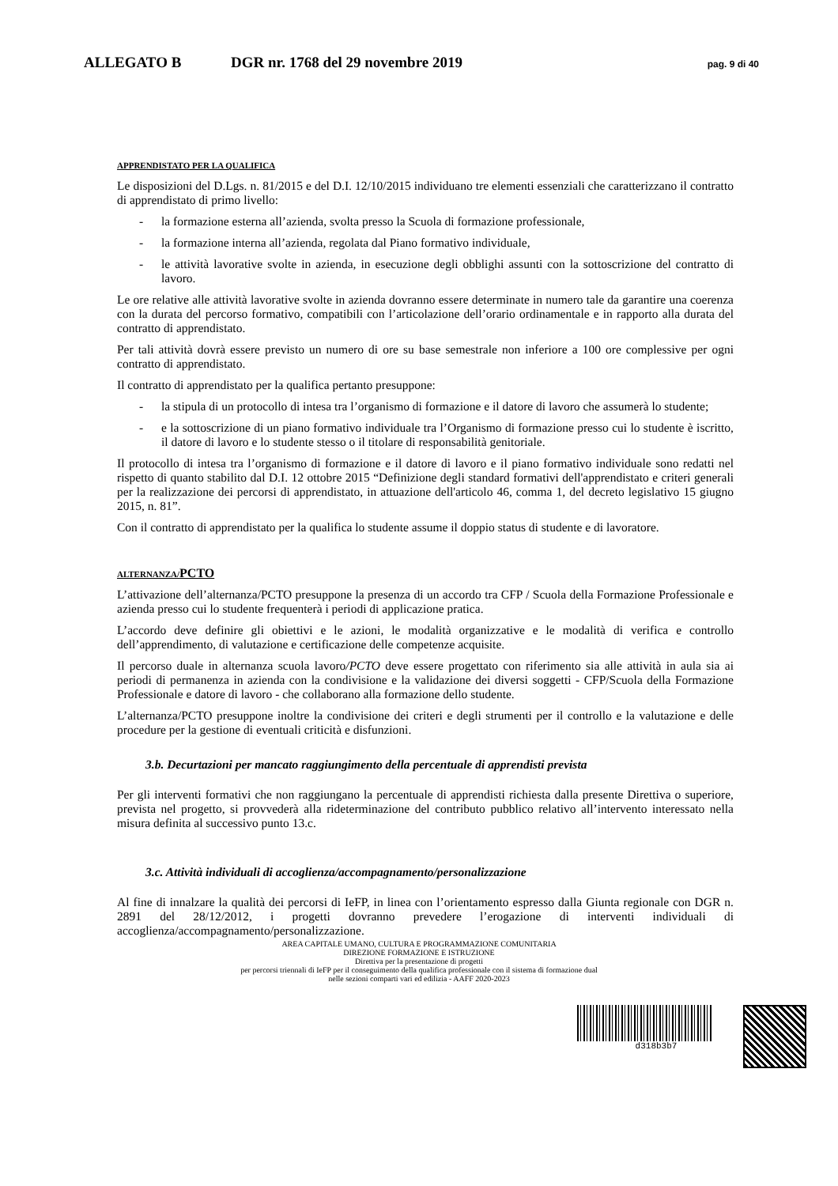ALLEGATO B DGR nr. 1768 del 29 novembre 2019
pag. 9 di 40
APPRENDISTATO PER LA QUALIFICA
Le disposizioni del D.Lgs. n. 81/2015 e del D.I. 12/10/2015 individuano tre elementi essenziali che caratterizzano il contratto di apprendistato di primo livello:
- la formazione esterna all’azienda, svolta presso la Scuola di formazione professionale,
- la formazione interna all’azienda, regolata dal Piano formativo individuale,
- le attività lavorative svolte in azienda, in esecuzione degli obblighi assunti con la sottoscrizione del contratto di lavoro.
Le ore relative alle attività lavorative svolte in azienda dovranno essere determinate in numero tale da garantire una coerenza con la durata del percorso formativo, compatibili con l’articolazione dell’orario ordinamentale e in rapporto alla durata del contratto di apprendistato.
Per tali attività dovrà essere previsto un numero di ore su base semestrale non inferiore a 100 ore complessive per ogni contratto di apprendistato.
Il contratto di apprendistato per la qualifica pertanto presuppone:
- la stipula di un protocollo di intesa tra l’organismo di formazione e il datore di lavoro che assumerà lo studente;
- e la sottoscrizione di un piano formativo individuale tra l’Organismo di formazione presso cui lo studente è iscritto, il datore di lavoro e lo studente stesso o il titolare di responsabilità genitoriale.
Il protocollo di intesa tra l’organismo di formazione e il datore di lavoro e il piano formativo individuale sono redatti nel rispetto di quanto stabilito dal D.I. 12 ottobre 2015 “Definizione degli standard formativi dell'apprendistato e criteri generali per la realizzazione dei percorsi di apprendistato, in attuazione dell'articolo 46, comma 1, del decreto legislativo 15 giugno 2015, n. 81”.
Con il contratto di apprendistato per la qualifica lo studente assume il doppio status di studente e di lavoratore.
ALTERNANZA/PCTO
L’attivazione dell’alternanza/PCTO presuppone la presenza di un accordo tra CFP / Scuola della Formazione Professionale e azienda presso cui lo studente frequenterà i periodi di applicazione pratica.
L’accordo deve definire gli obiettivi e le azioni, le modalità organizzative e le modalità di verifica e controllo dell’apprendimento, di valutazione e certificazione delle competenze acquisite.
Il percorso duale in alternanza scuola lavoro/PCTO deve essere progettato con riferimento sia alle attività in aula sia ai periodi di permanenza in azienda con la condivisione e la validazione dei diversi soggetti - CFP/Scuola della Formazione Professionale e datore di lavoro - che collaborano alla formazione dello studente.
L’alternanza/PCTO presuppone inoltre la condivisione dei criteri e degli strumenti per il controllo e la valutazione e delle procedure per la gestione di eventuali criticità e disfunzioni.
3.b. Decurtazioni per mancato raggiungimento della percentuale di apprendisti prevista
Per gli interventi formativi che non raggiungano la percentuale di apprendisti richiesta dalla presente Direttiva o superiore, prevista nel progetto, si provvederà alla rideterminazione del contributo pubblico relativo all’intervento interessato nella misura definita al successivo punto 13.c.
3.c. Attività individuali di accoglienza/accompagnamento/personalizzazione
Al fine di innalzare la qualità dei percorsi di IeFP, in linea con l’orientamento espresso dalla Giunta regionale con DGR n. 2891 del 28/12/2012, i progetti dovranno prevedere l’erogazione di interventi individuali di accoglienza/accompagnamento/personalizzazione.
AREA CAPITALE UMANO, CULTURA E PROGRAMMAZIONE COMUNITARIA
DIREZIONE FORMAZIONE E ISTRUZIONE
Direttiva per la presentazione di progetti
per percorsi triennali di IeFP per il conseguimento della qualifica professionale con il sistema di formazione dual
nelle sezioni comparti vari ed edilizia - AAFF 2020-2023
d318b3b7